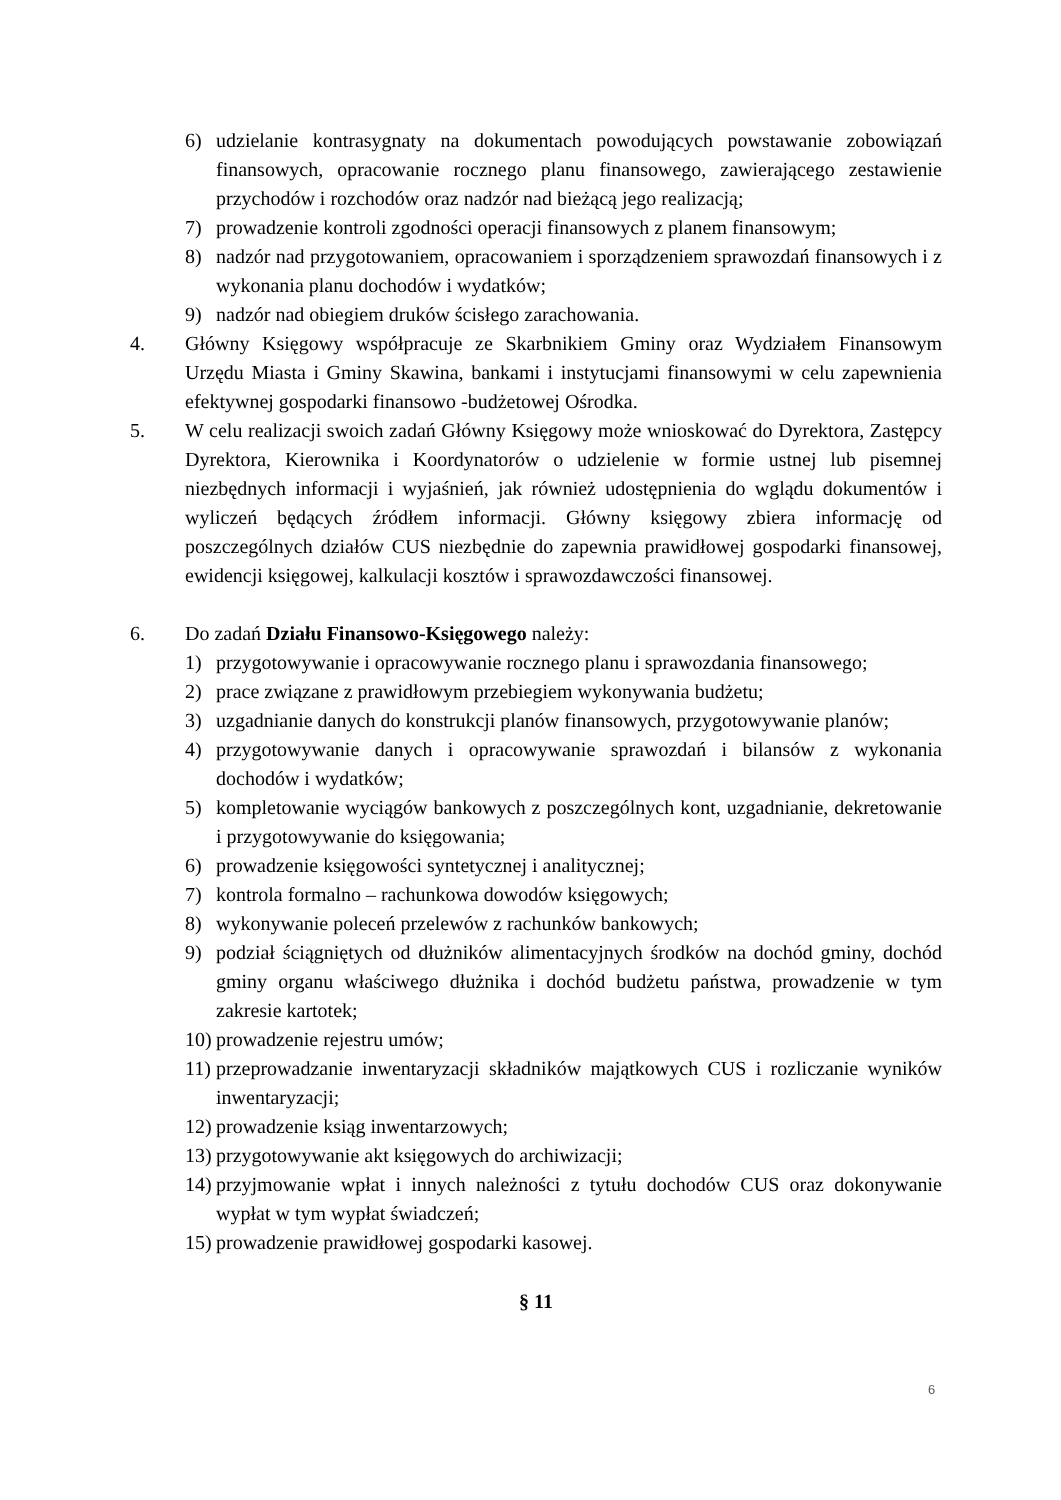6) udzielanie kontrasygnaty na dokumentach powodujących powstawanie zobowiązań finansowych, opracowanie rocznego planu finansowego, zawierającego zestawienie przychodów i rozchodów oraz nadzór nad bieżącą jego realizacją;
7) prowadzenie kontroli zgodności operacji finansowych z planem finansowym;
8) nadzór nad przygotowaniem, opracowaniem i sporządzeniem sprawozdań finansowych i z wykonania planu dochodów i wydatków;
9) nadzór nad obiegiem druków ścisłego zarachowania.
4. Główny Księgowy współpracuje ze Skarbnikiem Gminy oraz Wydziałem Finansowym Urzędu Miasta i Gminy Skawina, bankami i instytucjami finansowymi w celu zapewnienia efektywnej gospodarki finansowo -budżetowej Ośrodka.
5. W celu realizacji swoich zadań Główny Księgowy może wnioskować do Dyrektora, Zastępcy Dyrektora, Kierownika i Koordynatorów o udzielenie w formie ustnej lub pisemnej niezbędnych informacji i wyjaśnień, jak również udostępnienia do wglądu dokumentów i wyliczeń będących źródłem informacji. Główny księgowy zbiera informację od poszczególnych działów CUS niezbędnie do zapewnia prawidłowej gospodarki finansowej, ewidencji księgowej, kalkulacji kosztów i sprawozdawczości finansowej.
6. Do zadań Działu Finansowo-Księgowego należy:
1) przygotowywanie i opracowywanie rocznego planu i sprawozdania finansowego;
2) prace związane z prawidłowym przebiegiem wykonywania budżetu;
3) uzgadnianie danych do konstrukcji planów finansowych, przygotowywanie planów;
4) przygotowywanie danych i opracowywanie sprawozdań i bilansów z wykonania dochodów i wydatków;
5) kompletowanie wyciągów bankowych z poszczególnych kont, uzgadnianie, dekretowanie i przygotowywanie do księgowania;
6) prowadzenie księgowości syntetycznej i analitycznej;
7) kontrola formalno – rachunkowa dowodów księgowych;
8) wykonywanie poleceń przelewów z rachunków bankowych;
9) podział ściągniętych od dłużników alimentacyjnych środków na dochód gminy, dochód gminy organu właściwego dłużnika i dochód budżetu państwa, prowadzenie w tym zakresie kartotek;
10) prowadzenie rejestru umów;
11) przeprowadzanie inwentaryzacji składników majątkowych CUS i rozliczanie wyników inwentaryzacji;
12) prowadzenie ksiąg inwentarzowych;
13) przygotowywanie akt księgowych do archiwizacji;
14) przyjmowanie wpłat i innych należności z tytułu dochodów CUS oraz dokonywanie wypłat w tym wypłat świadczeń;
15) prowadzenie prawidłowej gospodarki kasowej.
§ 11
6